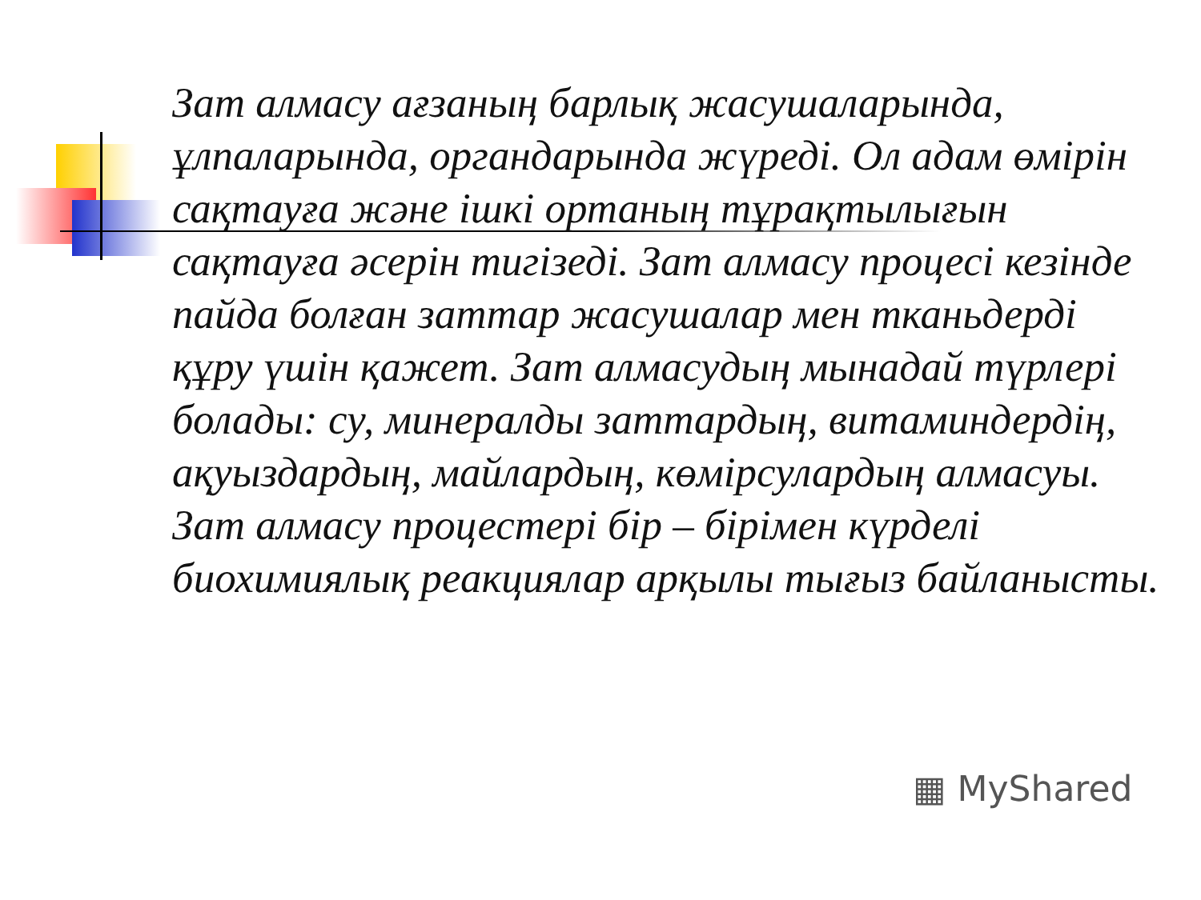Зат алмасу ағзаның барлық жасушаларында, ұлпаларында, органдарында жүреді. Ол адам өмірін сақтауға және ішкі ортаның тұрақтылығын сақтауға әсерін тигізеді. Зат алмасу процесі кезінде пайда болған заттар жасушалар мен тканьдерді құру үшін қажет. Зат алмасудың мынадай түрлері болады: су, минералды заттардың, витаминдердің, ақуыздардың, майлардың, көмірсулардың алмасуы. Зат алмасу процестері бір – бірімен күрделі биохимиялық реакциялар арқылы тығыз байланысты.
▦ MyShared